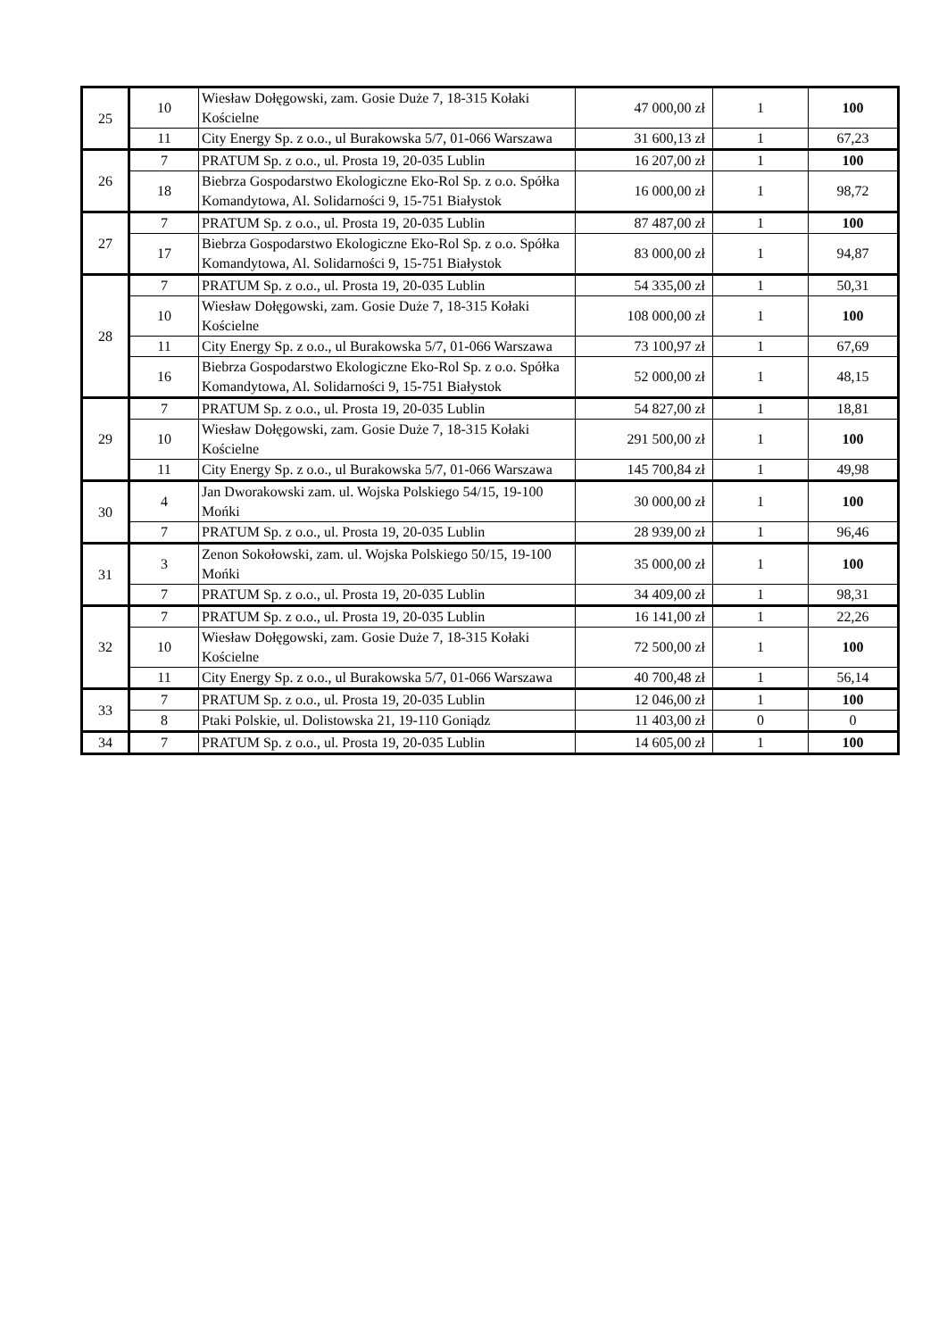| 25 | 10 | Wiesław Dołęgowski, zam. Gosie Duże 7, 18-315 Kołaki Kościelne | 47 000,00 zł | 1 | 100 |
| | 11 | City Energy Sp. z o.o., ul Burakowska 5/7, 01-066 Warszawa | 31 600,13 zł | 1 | 67,23 |
| 26 | 7 | PRATUM Sp. z o.o., ul. Prosta 19, 20-035 Lublin | 16 207,00 zł | 1 | 100 |
| | 18 | Biebrza Gospodarstwo Ekologiczne Eko-Rol Sp. z o.o. Spółka Komandytowa, Al. Solidarności 9, 15-751 Białystok | 16 000,00 zł | 1 | 98,72 |
| 27 | 7 | PRATUM Sp. z o.o., ul. Prosta 19, 20-035 Lublin | 87 487,00 zł | 1 | 100 |
| | 17 | Biebrza Gospodarstwo Ekologiczne Eko-Rol Sp. z o.o. Spółka Komandytowa, Al. Solidarności 9, 15-751 Białystok | 83 000,00 zł | 1 | 94,87 |
| 28 | 7 | PRATUM Sp. z o.o., ul. Prosta 19, 20-035 Lublin | 54 335,00 zł | 1 | 50,31 |
| | 10 | Wiesław Dołęgowski, zam. Gosie Duże 7, 18-315 Kołaki Kościelne | 108 000,00 zł | 1 | 100 |
| | 11 | City Energy Sp. z o.o., ul Burakowska 5/7, 01-066 Warszawa | 73 100,97 zł | 1 | 67,69 |
| | 16 | Biebrza Gospodarstwo Ekologiczne Eko-Rol Sp. z o.o. Spółka Komandytowa, Al. Solidarności 9, 15-751 Białystok | 52 000,00 zł | 1 | 48,15 |
| 29 | 7 | PRATUM Sp. z o.o., ul. Prosta 19, 20-035 Lublin | 54 827,00 zł | 1 | 18,81 |
| | 10 | Wiesław Dołęgowski, zam. Gosie Duże 7, 18-315 Kołaki Kościelne | 291 500,00 zł | 1 | 100 |
| | 11 | City Energy Sp. z o.o., ul Burakowska 5/7, 01-066 Warszawa | 145 700,84 zł | 1 | 49,98 |
| 30 | 4 | Jan Dworakowski zam. ul. Wojska Polskiego 54/15, 19-100 Mońki | 30 000,00 zł | 1 | 100 |
| | 7 | PRATUM Sp. z o.o., ul. Prosta 19, 20-035 Lublin | 28 939,00 zł | 1 | 96,46 |
| 31 | 3 | Zenon Sokołowski, zam. ul. Wojska Polskiego 50/15, 19-100 Mońki | 35 000,00 zł | 1 | 100 |
| | 7 | PRATUM Sp. z o.o., ul. Prosta 19, 20-035 Lublin | 34 409,00 zł | 1 | 98,31 |
| 32 | 7 | PRATUM Sp. z o.o., ul. Prosta 19, 20-035 Lublin | 16 141,00 zł | 1 | 22,26 |
| | 10 | Wiesław Dołęgowski, zam. Gosie Duże 7, 18-315 Kołaki Kościelne | 72 500,00 zł | 1 | 100 |
| | 11 | City Energy Sp. z o.o., ul Burakowska 5/7, 01-066 Warszawa | 40 700,48 zł | 1 | 56,14 |
| 33 | 7 | PRATUM Sp. z o.o., ul. Prosta 19, 20-035 Lublin | 12 046,00 zł | 1 | 100 |
| | 8 | Ptaki Polskie, ul. Dolistowska 21, 19-110 Goniądz | 11 403,00 zł | 0 | 0 |
| 34 | 7 | PRATUM Sp. z o.o., ul. Prosta 19, 20-035 Lublin | 14 605,00 zł | 1 | 100 |